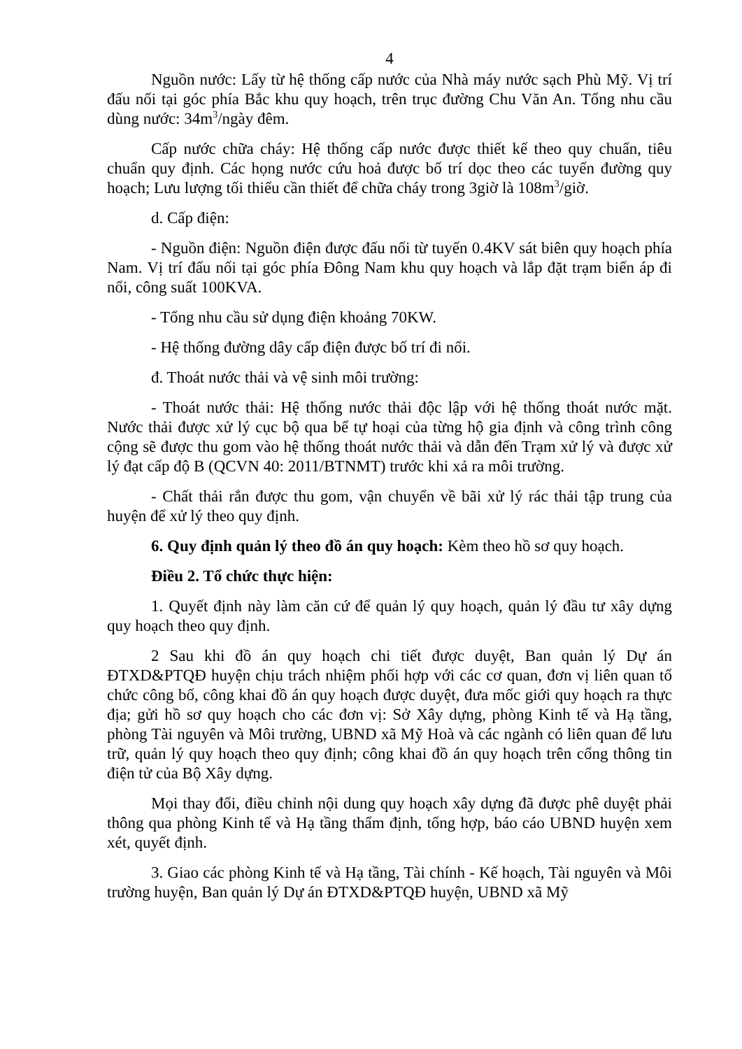4
Nguồn nước: Lấy từ hệ thống cấp nước của Nhà máy nước sạch Phù Mỹ. Vị trí đấu nối tại góc phía Bắc khu quy hoạch, trên trục đường Chu Văn An. Tổng nhu cầu dùng nước: 34m<sup>3</sup>/ngày đêm.
Cấp nước chữa cháy: Hệ thống cấp nước được thiết kế theo quy chuẩn, tiêu chuẩn quy định. Các họng nước cứu hoả được bố trí dọc theo các tuyến đường quy hoạch; Lưu lượng tối thiểu cần thiết để chữa cháy trong 3giờ là 108m<sup>3</sup>/giờ.
d. Cấp điện:
- Nguồn điện: Nguồn điện được đấu nối từ tuyến 0.4KV sát biên quy hoạch phía Nam. Vị trí đấu nối tại góc phía Đông Nam khu quy hoạch và lắp đặt trạm biến áp đi nổi, công suất 100KVA.
- Tổng nhu cầu sử dụng điện khoảng 70KW.
- Hệ thống đường dây cấp điện được bố trí đi nổi.
đ. Thoát nước thải và vệ sinh môi trường:
- Thoát nước thải: Hệ thống nước thải độc lập với hệ thống thoát nước mặt. Nước thải được xử lý cục bộ qua bể tự hoại của từng hộ gia định và công trình công cộng sẽ được thu gom vào hệ thống thoát nước thải và dẫn đến Trạm xử lý và được xử lý đạt cấp độ B (QCVN 40: 2011/BTNMT) trước khi xả ra môi trường.
- Chất thải rắn được thu gom, vận chuyển về bãi xử lý rác thải tập trung của huyện để xử lý theo quy định.
6. Quy định quản lý theo đồ án quy hoạch: Kèm theo hồ sơ quy hoạch.
Điều 2. Tổ chức thực hiện:
1. Quyết định này làm căn cứ để quản lý quy hoạch, quản lý đầu tư xây dựng quy hoạch theo quy định.
2 Sau khi đồ án quy hoạch chi tiết được duyệt, Ban quản lý Dự án ĐTXD&PTQĐ huyện chịu trách nhiệm phối hợp với các cơ quan, đơn vị liên quan tổ chức công bố, công khai đồ án quy hoạch được duyệt, đưa mốc giới quy hoạch ra thực địa; gửi hồ sơ quy hoạch cho các đơn vị: Sở Xây dựng, phòng Kinh tế và Hạ tầng, phòng Tài nguyên và Môi trường, UBND xã Mỹ Hoà và các ngành có liên quan để lưu trữ, quản lý quy hoạch theo quy định; công khai đồ án quy hoạch trên cổng thông tin điện tử của Bộ Xây dựng.
Mọi thay đổi, điều chỉnh nội dung quy hoạch xây dựng đã được phê duyệt phải thông qua phòng Kinh tế và Hạ tầng thẩm định, tổng hợp, báo cáo UBND huyện xem xét, quyết định.
3. Giao các phòng Kinh tế và Hạ tầng, Tài chính - Kế hoạch, Tài nguyên và Môi trường huyện, Ban quản lý Dự án ĐTXD&PTQĐ huyện, UBND xã Mỹ